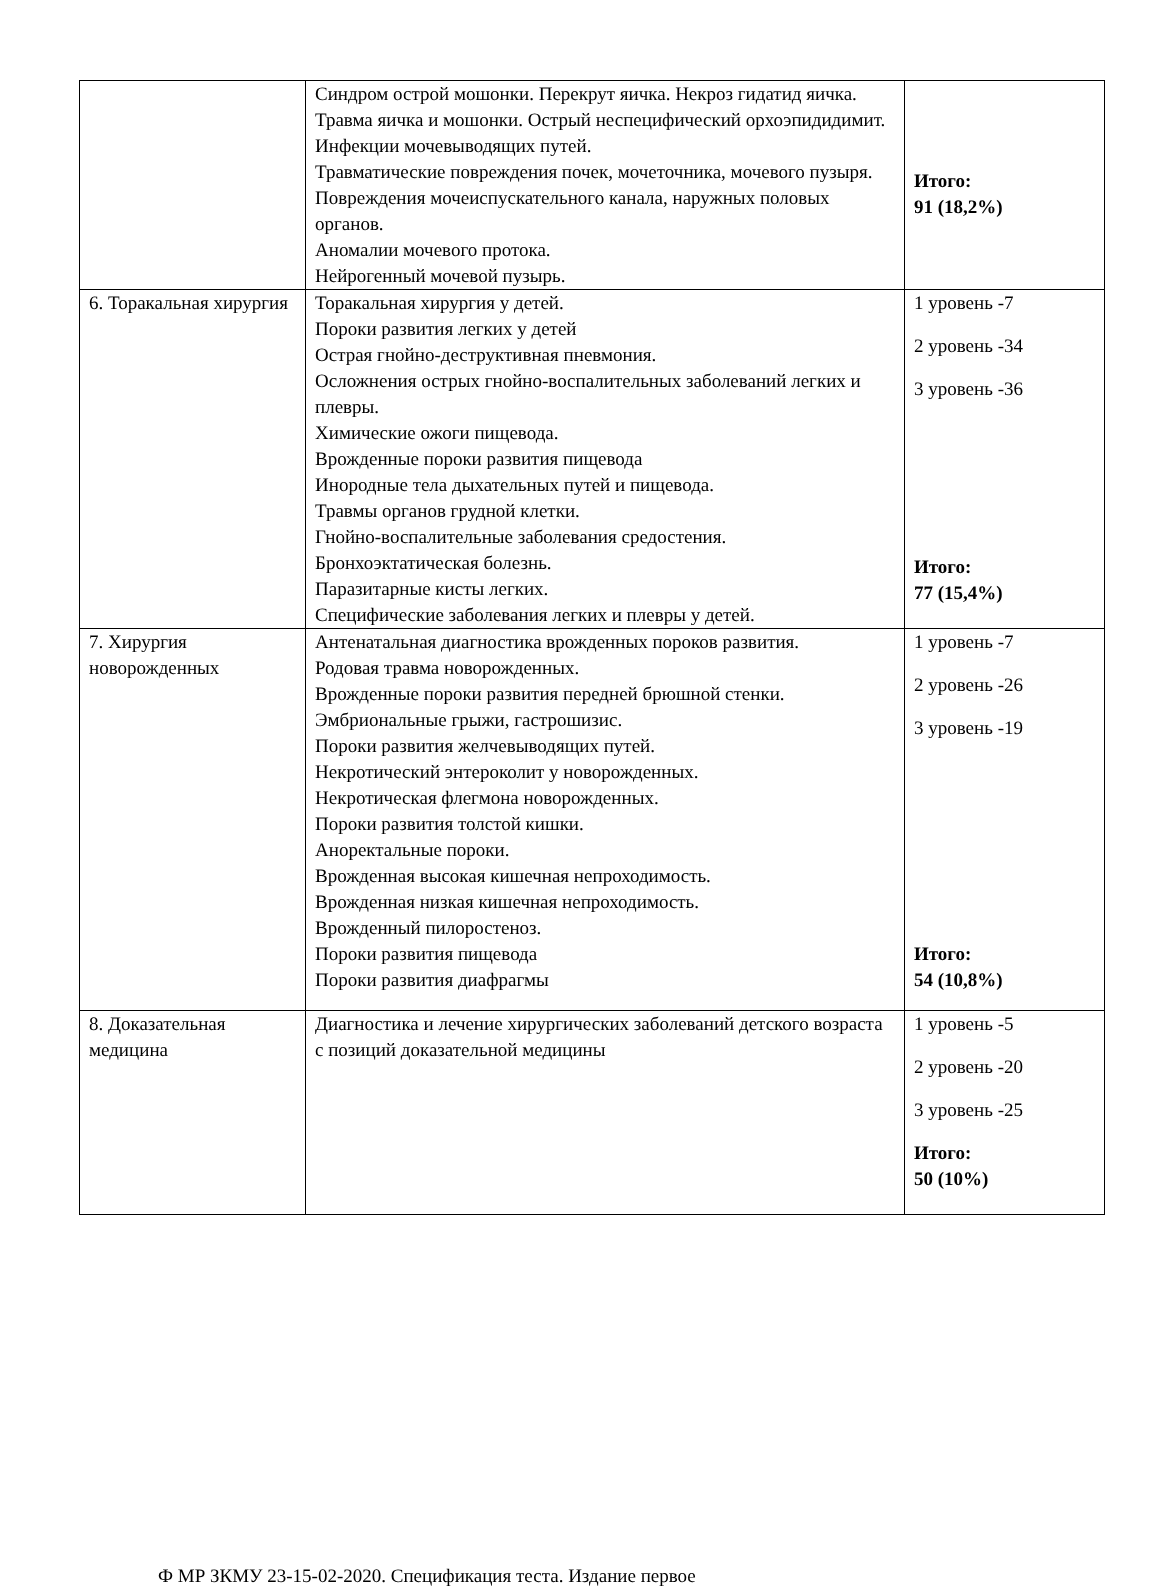| | Синдром острой мошонки. Перекрут яичка. Некроз гидатид яичка. Травма яичка и мошонки. Острый неспецифический орхоэпидидимит. Инфекции мочевыводящих путей. Травматические повреждения почек, мочеточника, мочевого пузыря. Повреждения мочеиспускательного канала, наружных половых органов. Аномалии мочевого протока. Нейрогенный мочевой пузырь. | Итого: 91 (18,2%) |
| 6. Торакальная хирургия | Торакальная хирургия у детей. Пороки развития легких у детей Острая гнойно-деструктивная пневмония. Осложнения острых гнойно-воспалительных заболеваний легких и плевры. Химические ожоги пищевода. Врожденные пороки развития пищевода Инородные тела дыхательных путей и пищевода. Травмы органов грудной клетки. Гнойно-воспалительные заболевания средостения. Бронхоэктатическая болезнь. Паразитарные кисты легких. Специфические заболевания легких и плевры у детей. | 1 уровень -7 2 уровень -34 3 уровень -36 Итого: 77 (15,4%) |
| 7. Хирургия новорожденных | Антенатальная диагностика врожденных пороков развития. Родовая травма новорожденных. Врожденные пороки развития передней брюшной стенки. Эмбриональные грыжи, гастрошизис. Пороки развития желчевыводящих путей. Некротический энтероколит у новорожденных. Некротическая флегмона новорожденных. Пороки развития толстой кишки. Аноректальные пороки. Врожденная высокая кишечная непроходимость. Врожденная низкая кишечная непроходимость. Врожденный пилоростеноз. Пороки развития пищевода Пороки развития диафрагмы | 1 уровень -7 2 уровень -26 3 уровень -19 Итого: 54 (10,8%) |
| 8. Доказательная медицина | Диагностика и лечение хирургических заболеваний детского возраста с позиций доказательной медицины | 1 уровень -5 2 уровень -20 3 уровень -25 Итого: 50 (10%) |
Ф МР ЗКМУ 23-15-02-2020. Спецификация теста. Издание первое